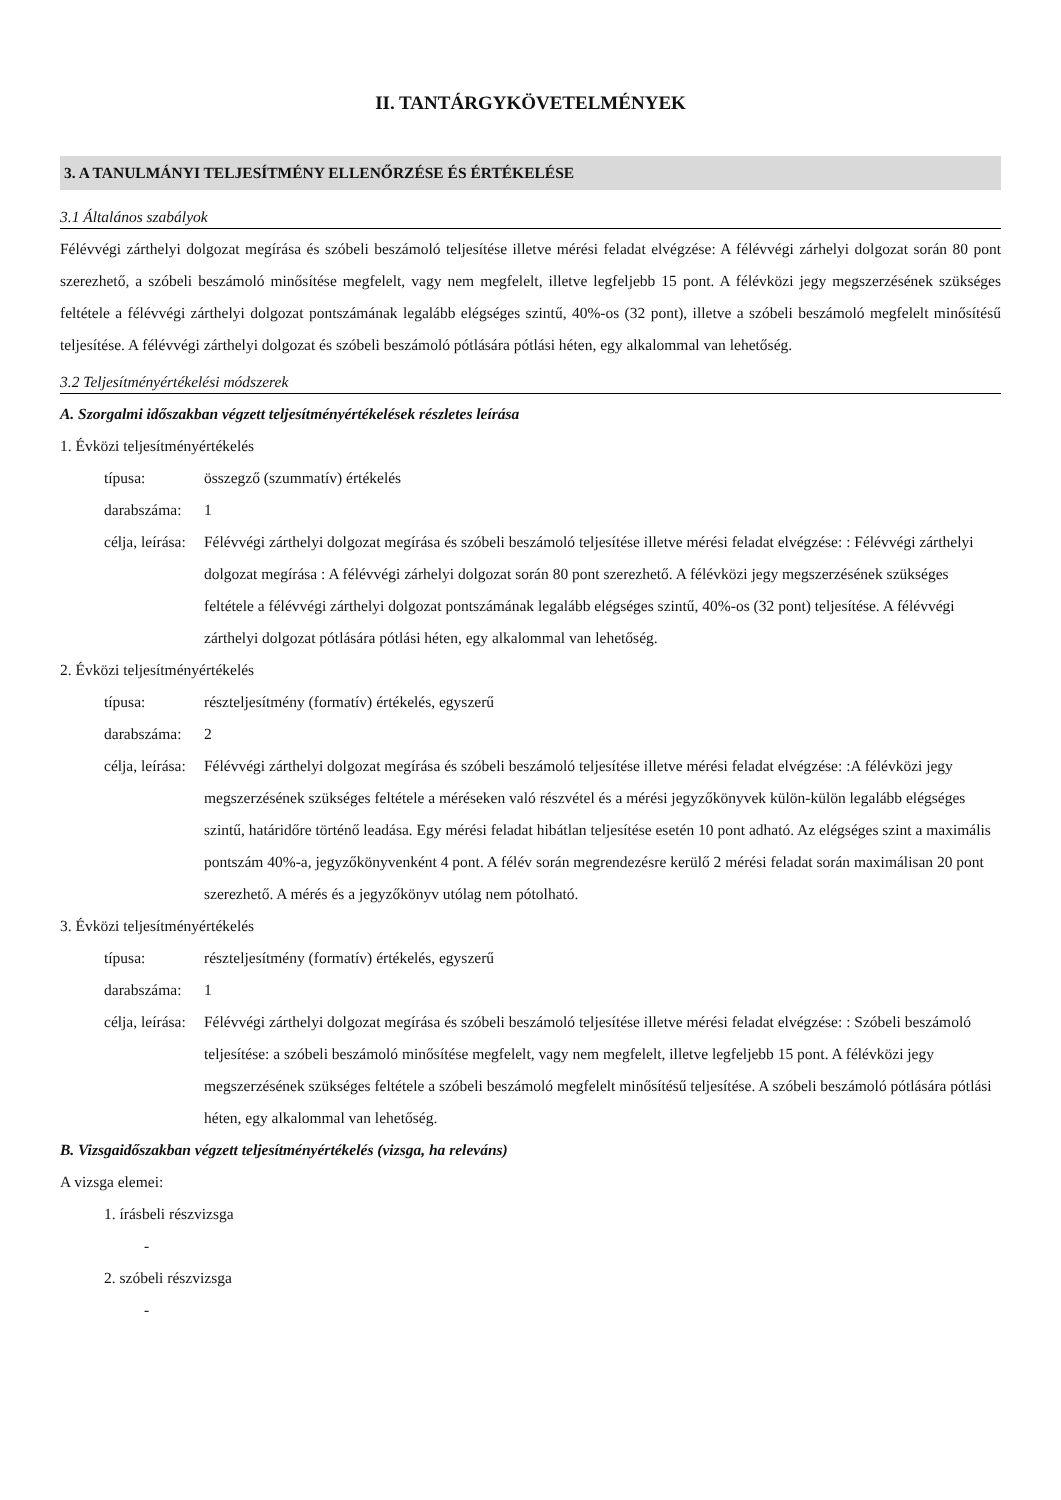II. TANTÁRGYKÖVETELMÉNYEK
3. A TANULMÁNYI TELJESÍTMÉNY ELLENŐRZÉSE ÉS ÉRTÉKELÉSE
3.1 Általános szabályok
Félévvégi zárthelyi dolgozat megírása és szóbeli beszámoló teljesítése illetve mérési feladat elvégzése: A félévvégi zárhelyi dolgozat során 80 pont szerezhető, a szóbeli beszámoló minősítése megfelelt, vagy nem megfelelt, illetve legfeljebb 15 pont. A félévközi jegy megszerzésének szükséges feltétele a félévvégi zárthelyi dolgozat pontszámának legalább elégséges szintű, 40%-os (32 pont), illetve a szóbeli beszámoló megfelelt minősítésű teljesítése. A félévvégi zárthelyi dolgozat és szóbeli beszámoló pótlására pótlási héten, egy alkalommal van lehetőség.
3.2 Teljesítményértékelési módszerek
A. Szorgalmi időszakban végzett teljesítményértékelések részletes leírása
1. Évközi teljesítményértékelés
típusa: összegző (szummatív) értékelés
darabszáma: 1
célja, leírása: Félévvégi zárthelyi dolgozat megírása és szóbeli beszámoló teljesítése illetve mérési feladat elvégzése: : Félévvégi zárthelyi dolgozat megírása : A félévvégi zárhelyi dolgozat során 80 pont szerezhető. A félévközi jegy megszerzésének szükséges feltétele a félévvégi zárthelyi dolgozat pontszámának legalább elégséges szintű, 40%-os (32 pont) teljesítése. A félévvégi zárthelyi dolgozat pótlására pótlási héten, egy alkalommal van lehetőség.
2. Évközi teljesítményértékelés
típusa: részteljesítmény (formatív) értékelés, egyszerű
darabszáma: 2
célja, leírása: Félévvégi zárthelyi dolgozat megírása és szóbeli beszámoló teljesítése illetve mérési feladat elvégzése: :A félévközi jegy megszerzésének szükséges feltétele a méréseken való részvétel és a mérési jegyzőkönyvek külön-külön legalább elégséges szintű, határidőre történő leadása. Egy mérési feladat hibátlan teljesítése esetén 10 pont adható. Az elégséges szint a maximális pontszám 40%-a, jegyzőkönyvenként 4 pont. A félév során megrendezésre kerülő 2 mérési feladat során maximálisan 20 pont szerezhető. A mérés és a jegyzőkönyv utólag nem pótolható.
3. Évközi teljesítményértékelés
típusa: részteljesítmény (formatív) értékelés, egyszerű
darabszáma: 1
célja, leírása: Félévvégi zárthelyi dolgozat megírása és szóbeli beszámoló teljesítése illetve mérési feladat elvégzése: : Szóbeli beszámoló teljesítése: a szóbeli beszámoló minősítése megfelelt, vagy nem megfelelt, illetve legfeljebb 15 pont. A félévközi jegy megszerzésének szükséges feltétele a szóbeli beszámoló megfelelt minősítésű teljesítése. A szóbeli beszámoló pótlására pótlási héten, egy alkalommal van lehetőség.
B. Vizsgaidőszakban végzett teljesítményértékelés (vizsga, ha releváns)
A vizsga elemei:
1. írásbeli részvizsga
-
2. szóbeli részvizsga
-